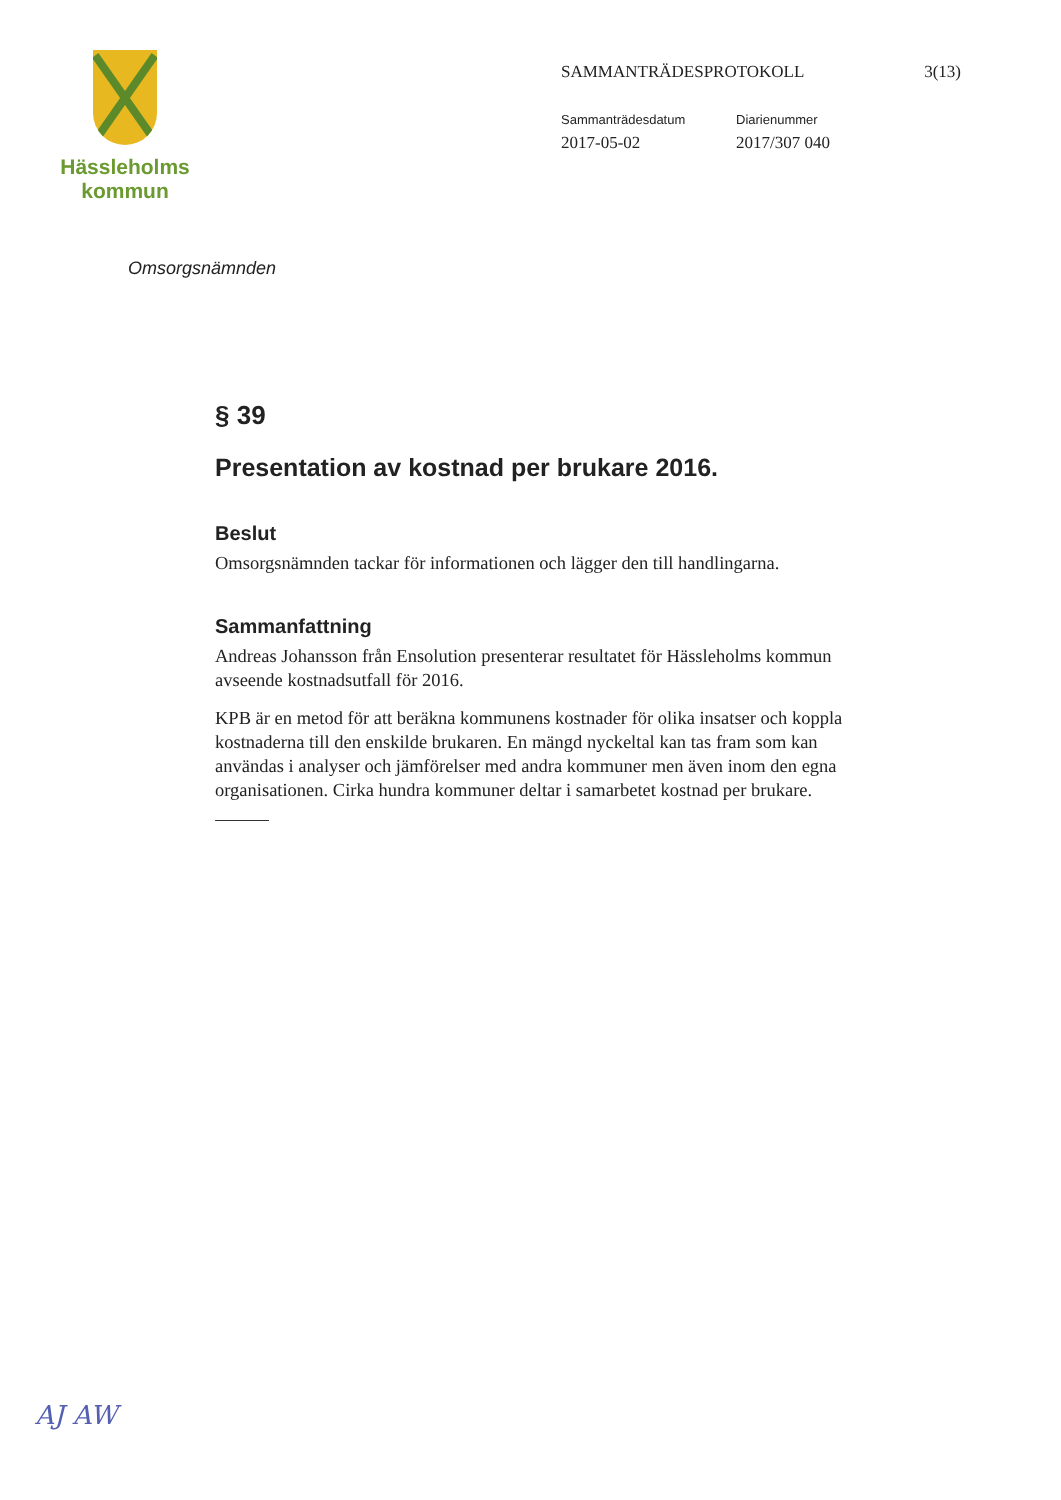Hässleholms
kommun
SAMMANTRÄDESPROTOKOLL 3(13)
Sammanträdesdatum
2017-05-02
Diarienummer
2017/307 040
Omsorgsnämnden
§ 39
Presentation av kostnad per brukare 2016.
Beslut
Omsorgsnämnden tackar för informationen och lägger den till handlingarna.
Sammanfattning
Andreas Johansson från Ensolution presenterar resultatet för Hässleholms kommun avseende kostnadsutfall för 2016.
KPB är en metod för att beräkna kommunens kostnader för olika insatser och koppla kostnaderna till den enskilde brukaren. En mängd nyckeltal kan tas fram som kan användas i analyser och jämförelser med andra kommuner men även inom den egna organisationen. Cirka hundra kommuner deltar i samarbetet kostnad per brukare.
AJ AW